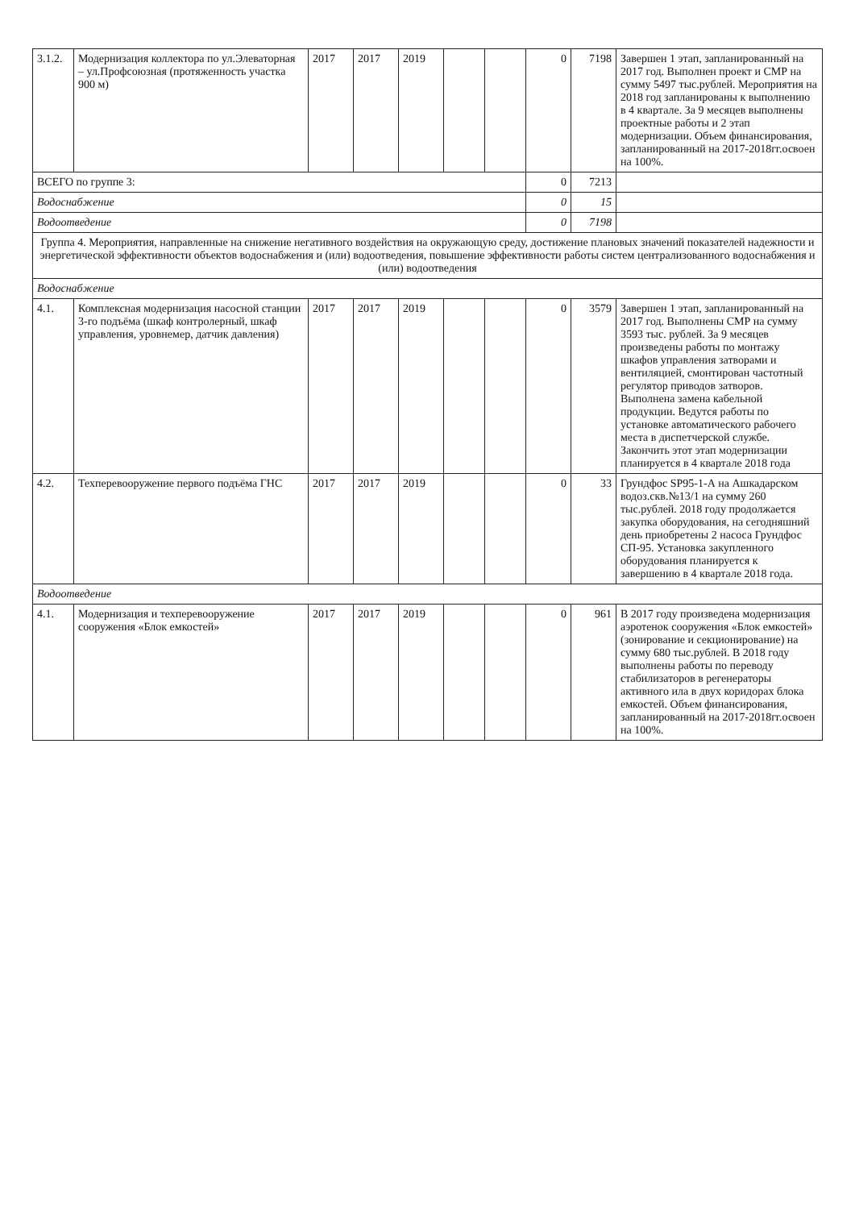| 3.1.2. | Модернизация коллектора по ул.Элеваторная – ул.Профсоюзная (протяженность участка 900 м) | 2017 | 2017 | 2019 | | | 0 | 7198 | Завершен 1 этап, запланированный на 2017 год. Выполнен проект и СМР на сумму 5497 тыс.рублей. Мероприятия на 2018 год запланированы к выполнению в 4 квартале. За 9 месяцев выполнены проектные работы и 2 этап модернизации. Объем финансирования, запланированный на 2017-2018гг.освоен на 100%. |
| ВСЕГО по группе 3: | | | | | | | 0 | 7213 | |
| Водоснабжение | | | | | | | 0 | 15 | |
| Водоотведение | | | | | | | 0 | 7198 | |
| Группа 4. Мероприятия, направленные на снижение негативного воздействия на окружающую среду, достижение плановых значений показателей надежности и энергетической эффективности объектов водоснабжения и (или) водоотведения, повышение эффективности работы систем централизованного водоснабжения и (или) водоотведения | | | | | | | | | |
| Водоснабжение | | | | | | | | | |
| 4.1. | Комплексная модернизация насосной станции 3-го подъёма (шкаф контролерный, шкаф управления, уровнемер, датчик давления) | 2017 | 2017 | 2019 | | | 0 | 3579 | Завершен 1 этап, запланированный на 2017 год. Выполнены СМР на сумму 3593 тыс. рублей. За 9 месяцев произведены работы по монтажу шкафов управления затворами и вентиляцией, смонтирован частотный регулятор приводов затворов. Выполнена замена кабельной продукции. Ведутся работы по установке автоматического рабочего места в диспетчерской службе. Закончить этот этап модернизации планируется в 4 квартале 2018 года |
| 4.2. | Техперевооружение первого подъёма ГНС | 2017 | 2017 | 2019 | | | 0 | 33 | Грундфос SP95-1-А на Ашкадарском водоз.скв.№13/1 на сумму 260 тыс.рублей. 2018 году продолжается закупка оборудования, на сегодняшний день приобретены 2 насоса Грундфос СП-95. Установка закупленного оборудования планируется к завершению в 4 квартале 2018 года. |
| Водоотведение | | | | | | | | | |
| 4.1. | Модернизация и техперевооружение сооружения «Блок емкостей» | 2017 | 2017 | 2019 | | | 0 | 961 | В 2017 году произведена модернизация аэротенок сооружения «Блок емкостей» (зонирование и секционирование) на сумму 680 тыс.рублей. В 2018 году выполнены работы по переводу стабилизаторов в регенераторы активного ила в двух коридорах блока емкостей. Объем финансирования, запланированный на 2017-2018гг.освоен на 100%. |